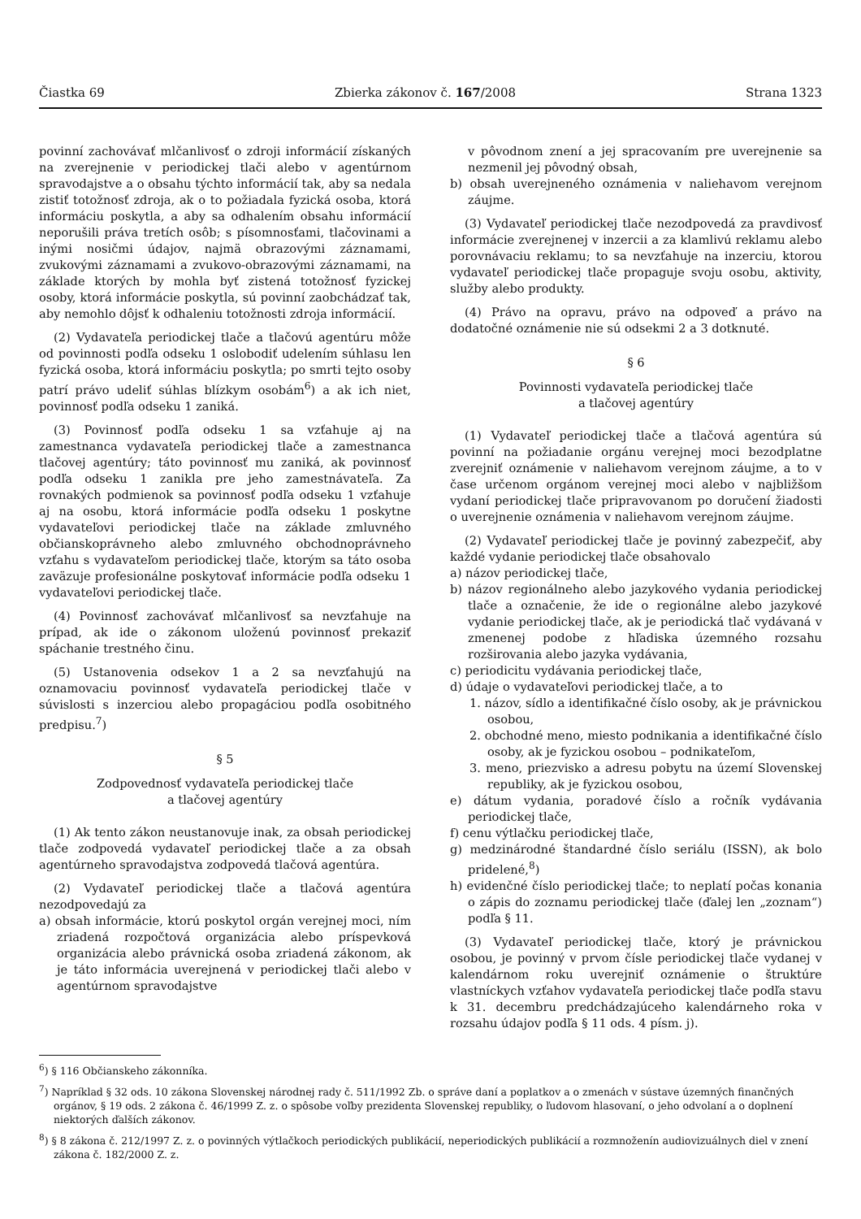Čiastka 69 Zbierka zákonov č. 167/2008 Strana 1323
povinní zachovávať mlčanlivosť o zdroji informácií získaných na zverejnenie v periodickej tlači alebo v agentúrnom spravodajstve a o obsahu týchto informácií tak, aby sa nedala zistiť totožnosť zdroja, ak o to požiadala fyzická osoba, ktorá informáciu poskytla, a aby sa odhalením obsahu informácií neporušili práva tretích osôb; s písomnosťami, tlačovinami a inými nosičmi údajov, najmä obrazovými záznamami, zvukovými záznamami a zvukovo-obrazovými záznamami, na základe ktorých by mohla byť zistená totožnosť fyzickej osoby, ktorá informácie poskytla, sú povinní zaobchádzať tak, aby nemohlo dôjsť k odhaleniu totožnosti zdroja informácií.
(2) Vydavateľa periodickej tlače a tlačovú agentúru môže od povinnosti podľa odseku 1 oslobodiť udelením súhlasu len fyzická osoba, ktorá informáciu poskytla; po smrti tejto osoby patrí právo udeliť súhlas blízkym osobám<sup>6</sup>) a ak ich niet, povinnosť podľa odseku 1 zaniká.
(3) Povinnosť podľa odseku 1 sa vzťahuje aj na zamestnanca vydavateľa periodickej tlače a zamestnanca tlačovej agentúry; táto povinnosť mu zaniká, ak povinnosť podľa odseku 1 zanikla pre jeho zamestnávateľa. Za rovnakých podmienok sa povinnosť podľa odseku 1 vzťahuje aj na osobu, ktorá informácie podľa odseku 1 poskytne vydavateľovi periodickej tlače na základe zmluvného občianskoprávneho alebo zmluvného obchodnoprávneho vzťahu s vydavateľom periodickej tlače, ktorým sa táto osoba zaväzuje profesionálne poskytovať informácie podľa odseku 1 vydavateľovi periodickej tlače.
(4) Povinnosť zachovávať mlčanlivosť sa nevzťahuje na prípad, ak ide o zákonom uloženú povinnosť prekaziť spáchanie trestného činu.
(5) Ustanovenia odsekov 1 a 2 sa nevzťahujú na oznamovaciu povinnosť vydavateľa periodickej tlače v súvislosti s inzerciou alebo propagáciou podľa osobitného predpisu.<sup>7</sup>)
§ 5
Zodpovednosť vydavateľa periodickej tlače
a tlačovej agentúry
(1) Ak tento zákon neustanovuje inak, za obsah periodickej tlače zodpovedá vydavateľ periodickej tlače a za obsah agentúrneho spravodajstva zodpovedá tlačová agentúra.
(2) Vydavateľ periodickej tlače a tlačová agentúra nezodpovedajú za
a) obsah informácie, ktorú poskytol orgán verejnej moci, ním zriadená rozpočtová organizácia alebo príspevková organizácia alebo právnická osoba zriadená zákonom, ak je táto informácia uverejnená v periodickej tlači alebo v agentúrnom spravodajstve
v pôvodnom znení a jej spracovaním pre uverejnenie sa nezmenil jej pôvodný obsah,
b) obsah uverejneného oznámenia v naliehavom verejnom záujme.
(3) Vydavateľ periodickej tlače nezodpovedá za pravdivosť informácie zverejnenej v inzercii a za klamlivú reklamu alebo porovnávaciu reklamu; to sa nevzťahuje na inzerciu, ktorou vydavateľ periodickej tlače propaguje svoju osobu, aktivity, služby alebo produkty.
(4) Právo na opravu, právo na odpoveď a právo na dodatočné oznámenie nie sú odsekmi 2 a 3 dotknuté.
§ 6
Povinnosti vydavateľa periodickej tlače
a tlačovej agentúry
(1) Vydavateľ periodickej tlače a tlačová agentúra sú povinní na požiadanie orgánu verejnej moci bezodplatne zverejniť oznámenie v naliehavom verejnom záujme, a to v čase určenom orgánom verejnej moci alebo v najbližšom vydaní periodickej tlače pripravovanom po doručení žiadosti o uverejnenie oznámenia v naliehavom verejnom záujme.
(2) Vydavateľ periodickej tlače je povinný zabezpečiť, aby každé vydanie periodickej tlače obsahovalo
a) názov periodickej tlače,
b) názov regionálneho alebo jazykového vydania periodickej tlače a označenie, že ide o regionálne alebo jazykové vydanie periodickej tlače, ak je periodická tlač vydávaná v zmenenej podobe z hľadiska územného rozsahu rozširovania alebo jazyka vydávania,
c) periodicitu vydávania periodickej tlače,
d) údaje o vydavateľovi periodickej tlače, a to
1. názov, sídlo a identifikačné číslo osoby, ak je právnickou osobou,
2. obchodné meno, miesto podnikania a identifikačné číslo osoby, ak je fyzickou osobou – podnikateľom,
3. meno, priezvisko a adresu pobytu na území Slovenskej republiky, ak je fyzickou osobou,
e) dátum vydania, poradové číslo a ročník vydávania periodickej tlače,
f) cenu výtlačku periodickej tlače,
g) medzinárodné štandardné číslo seriálu (ISSN), ak bolo pridelené,<sup>8</sup>)
h) evidenčné číslo periodickej tlače; to neplatí počas konania o zápis do zoznamu periodickej tlače (ďalej len „zoznam“) podľa § 11.
(3) Vydavateľ periodickej tlače, ktorý je právnickou osobou, je povinný v prvom čísle periodickej tlače vydanej v kalendárnom roku uverejniť oznámenie o štruktúre vlastníckych vzťahov vydavateľa periodickej tlače podľa stavu k 31. decembru predchádzajúceho kalendárneho roka v rozsahu údajov podľa § 11 ods. 4 písm. j).
<sup>6</sup>) § 116 Občianskeho zákonníka.
<sup>7</sup>) Napríklad § 32 ods. 10 zákona Slovenskej národnej rady č. 511/1992 Zb. o správe daní a poplatkov a o zmenách v sústave územných finančných orgánov, § 19 ods. 2 zákona č. 46/1999 Z. z. o spôsobe voľby prezidenta Slovenskej republiky, o ľudovom hlasovaní, o jeho odvolaní a o doplnení niektorých ďalších zákonov.
<sup>8</sup>) § 8 zákona č. 212/1997 Z. z. o povinných výtlačkoch periodických publikácií, neperiodických publikácií a rozmnoženín audiovizuálnych diel v znení zákona č. 182/2000 Z. z.